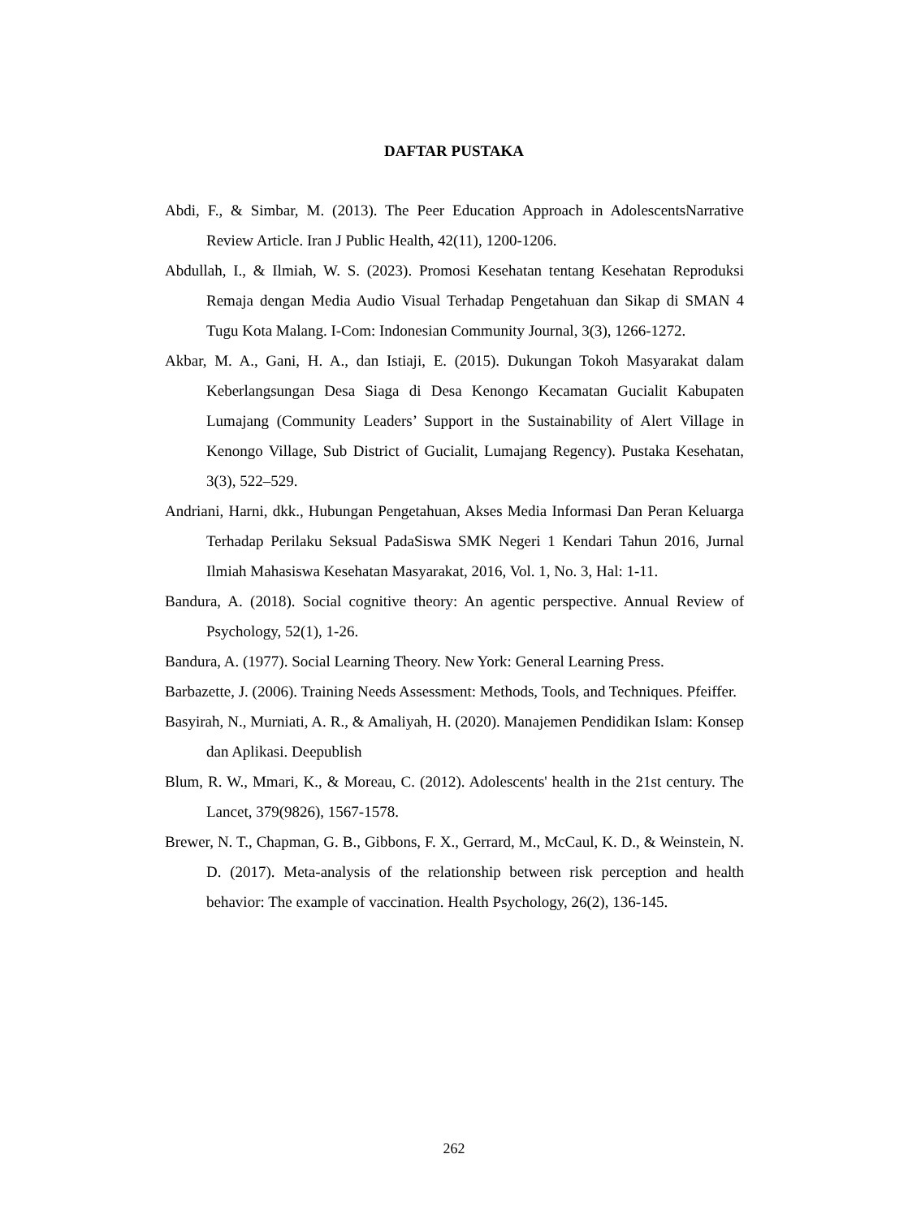DAFTAR PUSTAKA
Abdi, F., & Simbar, M. (2013). The Peer Education Approach in AdolescentsNarrative Review Article. Iran J Public Health, 42(11), 1200-1206.
Abdullah, I., & Ilmiah, W. S. (2023). Promosi Kesehatan tentang Kesehatan Reproduksi Remaja dengan Media Audio Visual Terhadap Pengetahuan dan Sikap di SMAN 4 Tugu Kota Malang. I-Com: Indonesian Community Journal, 3(3), 1266-1272.
Akbar, M. A., Gani, H. A., dan Istiaji, E. (2015). Dukungan Tokoh Masyarakat dalam Keberlangsungan Desa Siaga di Desa Kenongo Kecamatan Gucialit Kabupaten Lumajang (Community Leaders’ Support in the Sustainability of Alert Village in Kenongo Village, Sub District of Gucialit, Lumajang Regency). Pustaka Kesehatan, 3(3), 522–529.
Andriani, Harni, dkk., Hubungan Pengetahuan, Akses Media Informasi Dan Peran Keluarga Terhadap Perilaku Seksual PadaSiswa SMK Negeri 1 Kendari Tahun 2016, Jurnal Ilmiah Mahasiswa Kesehatan Masyarakat, 2016, Vol. 1, No. 3, Hal: 1-11.
Bandura, A. (2018). Social cognitive theory: An agentic perspective. Annual Review of Psychology, 52(1), 1-26.
Bandura, A. (1977). Social Learning Theory. New York: General Learning Press.
Barbazette, J. (2006). Training Needs Assessment: Methods, Tools, and Techniques. Pfeiffer.
Basyirah, N., Murniati, A. R., & Amaliyah, H. (2020). Manajemen Pendidikan Islam: Konsep dan Aplikasi. Deepublish
Blum, R. W., Mmari, K., & Moreau, C. (2012). Adolescents' health in the 21st century. The Lancet, 379(9826), 1567-1578.
Brewer, N. T., Chapman, G. B., Gibbons, F. X., Gerrard, M., McCaul, K. D., & Weinstein, N. D. (2017). Meta-analysis of the relationship between risk perception and health behavior: The example of vaccination. Health Psychology, 26(2), 136-145.
262